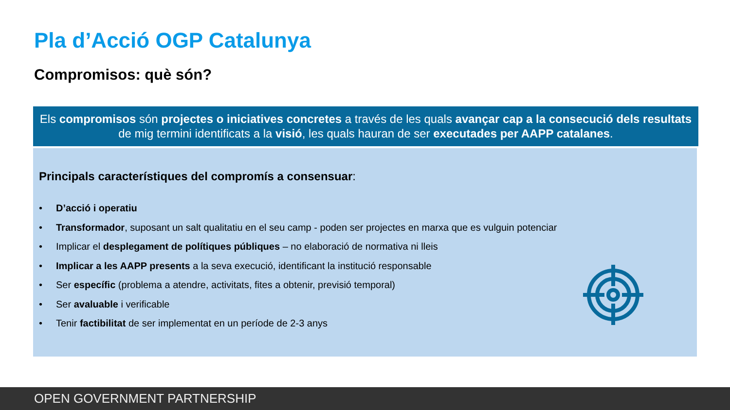Pla d’Acció OGP Catalunya
Compromisos: què són?
Els compromisos són projectes o iniciatives concretes a través de les quals avançar cap a la consecució dels resultats de mig termini identificats a la visió, les quals hauran de ser executades per AAPP catalanes.
Principals característiques del compromís a consensuar:
• D’acció i operatiu
• Transformador, suposant un salt qualitatiu en el seu camp - poden ser projectes en marxa que es vulguin potenciar
• Implicar el desplegament de polítiques públiques – no elaboració de normativa ni lleis
• Implicar a les AAPP presents a la seva execució, identificant la institució responsable
• Ser específic (problema a atendre, activitats, fites a obtenir, previsió temporal)
• Ser avaluable i verificable
• Tenir factibilitat de ser implementat en un període de 2-3 anys
OPEN GOVERNMENT PARTNERSHIP